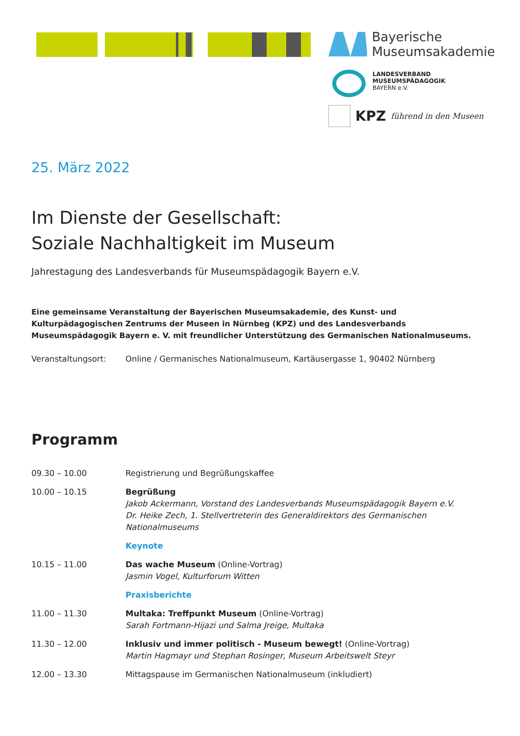Bayerische
Museumsakademie
LANDESVERBAND
MUSEUMSPÄDAGOGIK
BAYERN e.V.
KPZ führend in den Museen
25. März 2022
Im Dienste der Gesellschaft:
Soziale Nachhaltigkeit im Museum
Jahrestagung des Landesverbands für Museumspädagogik Bayern e.V.
Eine gemeinsame Veranstaltung der Bayerischen Museumsakademie, des Kunst- und Kulturpädagogischen Zentrums der Museen in Nürnbeg (KPZ) und des Landesverbands Museumspädagogik Bayern e. V. mit freundlicher Unterstützung des Germanischen Nationalmuseums.
| Veranstaltungsort: | Online / Germanisches Nationalmuseum, Kartäusergasse 1, 90402 Nürnberg |
Programm
| 09.30 – 10.00 | Registrierung und Begrüßungskaffee |
| 10.00 – 10.15 | Begrüßung Jakob Ackermann, Vorstand des Landesverbands Museumspädagogik Bayern e.V. Dr. Heike Zech, 1. Stellvertreterin des Generaldirektors des Germanischen Nationalmuseums |
| | Keynote |
| 10.15 – 11.00 | Das wache Museum (Online-Vortrag) Jasmin Vogel, Kulturforum Witten |
| | Praxisberichte |
| 11.00 – 11.30 | Multaka: Treffpunkt Museum (Online-Vortrag) Sarah Fortmann-Hijazi und Salma Jreige, Multaka |
| 11.30 – 12.00 | Inklusiv und immer politisch - Museum bewegt! (Online-Vortrag) Martin Hagmayr und Stephan Rosinger, Museum Arbeitswelt Steyr |
| 12.00 – 13.30 | Mittagspause im Germanischen Nationalmuseum (inkludiert) |